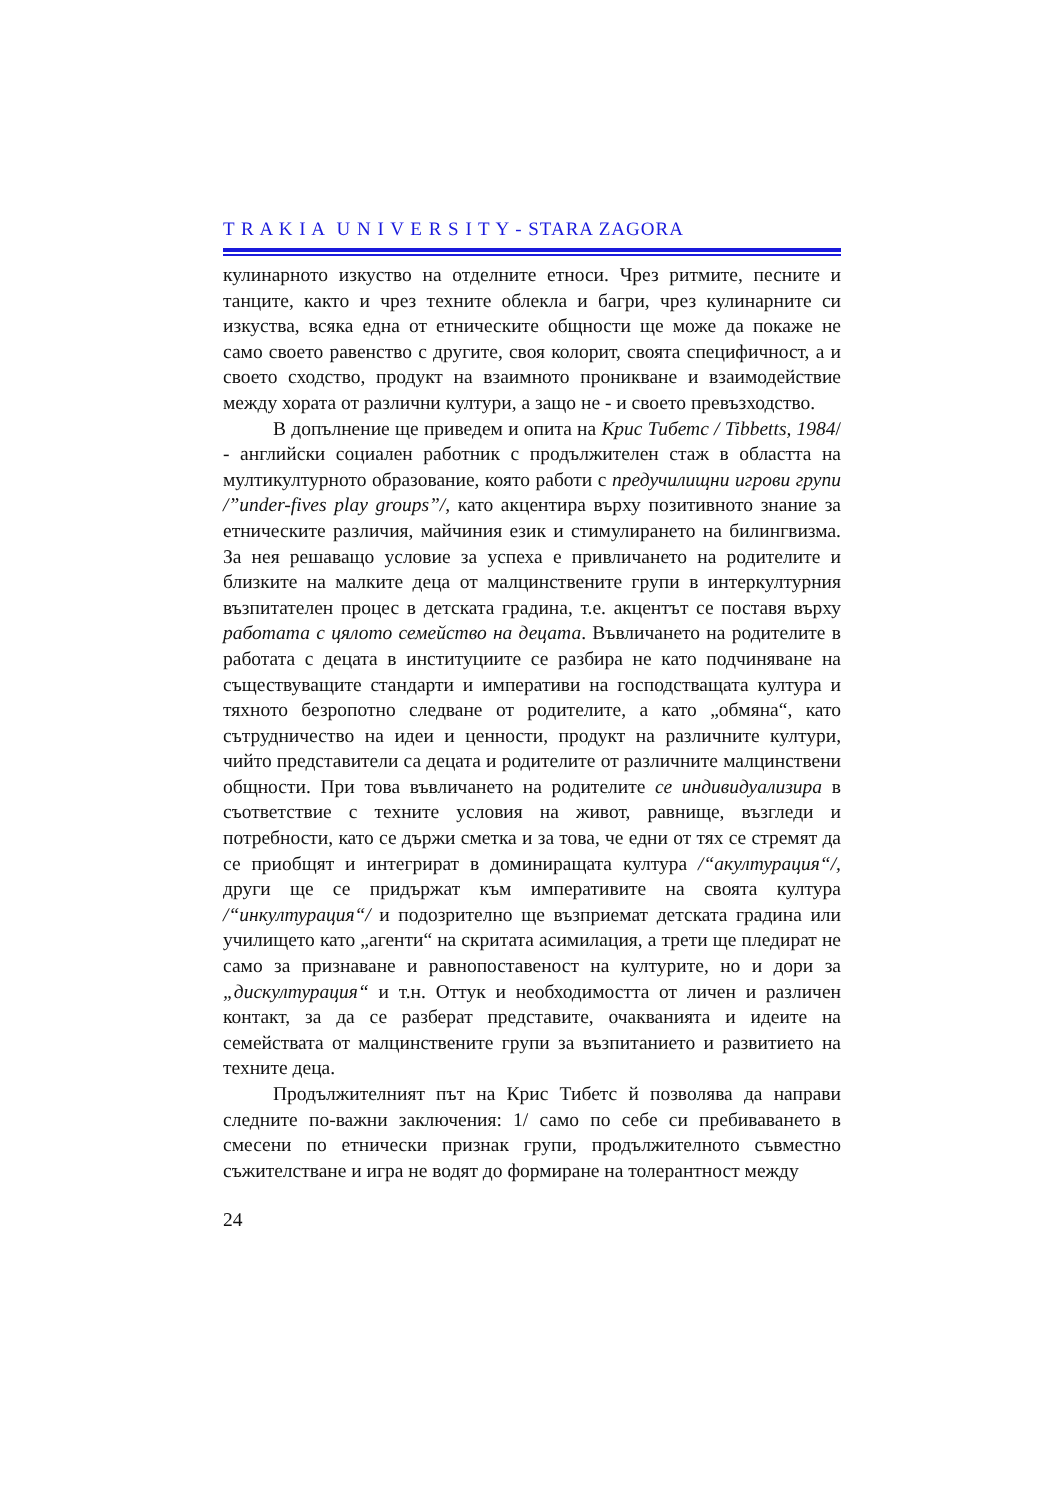T R A K I A U N I V E R S I T Y - STARA ZAGORA
кулинарното изкуство на отделните етноси. Чрез ритмите, песните и танците, както и чрез техните облекла и багри, чрез кулинарните си изкуства, всяка една от етническите общности ще може да покаже не само своето равенство с другите, своя колорит, своята специфичност, а и своето сходство, продукт на взаимното проникване и взаимодействие между хората от различни култури, а защо не - и своето превъзходство.
В допълнение ще приведем и опита на Крис Тибетс / Tibbetts, 1984/ - английски социален работник с продължителен стаж в областта на мултикултурното образование, която работи с предучилищни игрови групи /”under-fives play groups”/, като акцентира върху позитивното знание за етническите различия, майчиния език и стимулирането на билингвизма. За нея решаващо условие за успеха е привличането на родителите и близките на малките деца от малцинствените групи в интеркултурния възпитателен процес в детската градина, т.е. акцентът се поставя върху работата с цялото семейство на децата. Въвличането на родителите в работата с децата в институциите се разбира не като подчиняване на съществуващите стандарти и императиви на господстващата култура и тяхното безропотно следване от родителите, а като „обмяна“, като сътрудничество на идеи и ценности, продукт на различните култури, чийто представители са децата и родителите от различните малцинствени общности. При това въвличането на родителите се индивидуализира в съответствие с техните условия на живот, равнище, възгледи и потребности, като се държи сметка и за това, че едни от тях се стремят да се приобщят и интегрират в доминиращата култура /“акултурация“/, други ще се придържат към императивите на своята култура /“инкултурация“/ и подозрително ще възприемат детската градина или училището като „агенти“ на скритата асимилация, а трети ще пледират не само за признаване и равнопоставеност на културите, но и дори за „дискултурация“ и т.н. Оттук и необходимостта от личен и различен контакт, за да се разберат представите, очакванията и идеите на семействата от малцинствените групи за възпитанието и развитието на техните деца.
Продължителният път на Крис Тибетс й позволява да направи следните по-важни заключения: 1/ само по себе си пребиваването в смесени по етнически признак групи, продължителното съвместно съжителстване и игра не водят до формиране на толерантност между
24